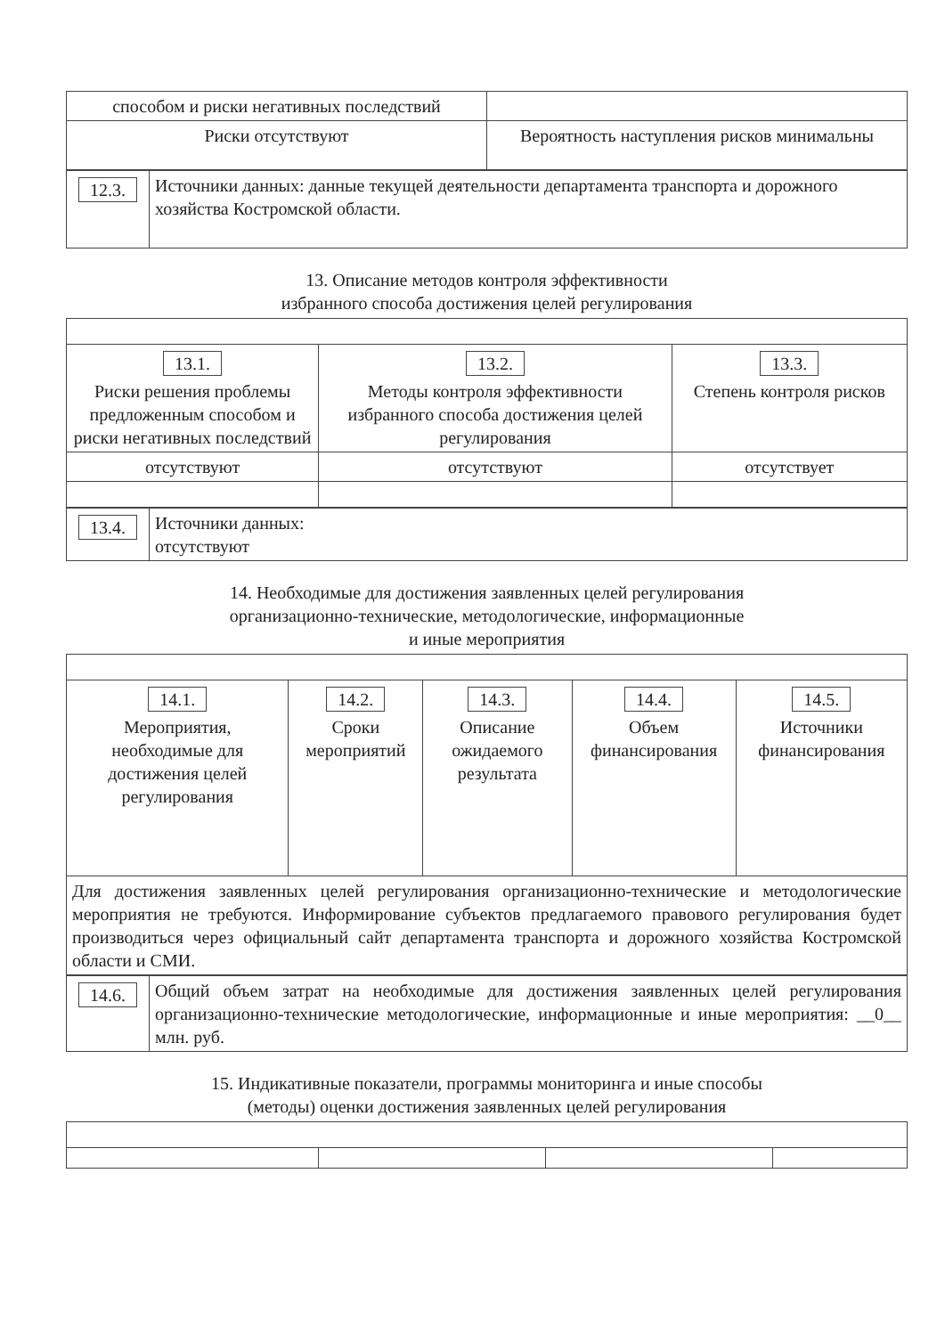| способом и риски негативных последствий | |
| Риски отсутствуют | Вероятность наступления рисков минимальны |
| 12.3. | Источники данных: данные текущей деятельности департамента транспорта и дорожного хозяйства Костромской области. |
13. Описание методов контроля эффективности
избранного способа достижения целей регулирования
| 13.1. Риски решения проблемы предложенным способом и риски негативных последствий | 13.2. Методы контроля эффективности избранного способа достижения целей регулирования | 13.3. Степень контроля рисков |
| отсутствуют | отсутствуют | отсутствует |
| 13.4. | Источники данных: отсутствуют |
14. Необходимые для достижения заявленных целей регулирования
организационно-технические, методологические, информационные
и иные мероприятия
| 14.1. Мероприятия, необходимые для достижения целей регулирования | 14.2. Сроки мероприятий | 14.3. Описание ожидаемого результата | 14.4. Объем финансирования | 14.5. Источники финансирования |
| Для достижения заявленных целей регулирования организационно-технические и методологические мероприятия не требуются. Информирование субъектов предлагаемого правового регулирования будет производиться через официальный сайт департамента транспорта и дорожного хозяйства Костромской области и СМИ. | | | | |
| 14.6. | Общий объем затрат на необходимые для достижения заявленных целей регулирования организационно-технические методологические, информационные и иные мероприятия: __0__ млн. руб. |
15. Индикативные показатели, программы мониторинга и иные способы
(методы) оценки достижения заявленных целей регулирования